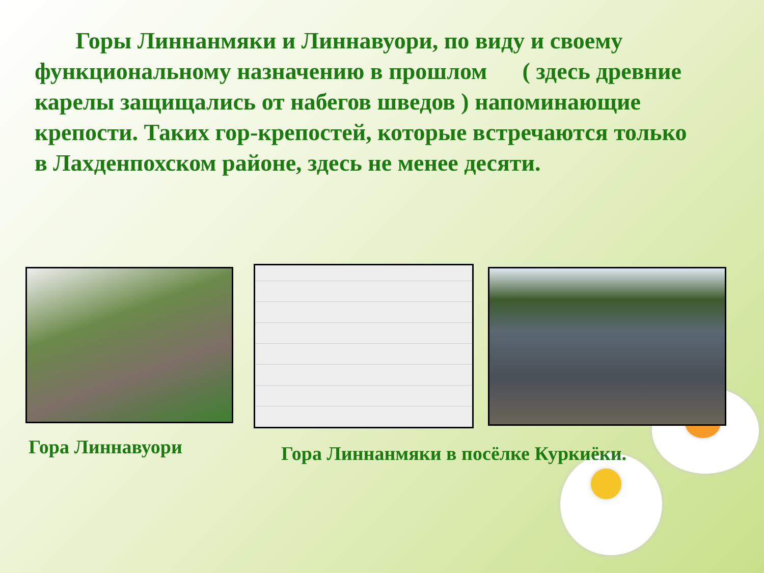Горы Линнанмяки и Линнавуори, по виду и своему функциональному назначению в прошлом ( здесь древние карелы защищались от набегов шведов ) напоминающие крепости. Таких гор-крепостей, которые встречаются только в Лахденпохском районе, здесь не менее десяти.
Гора Линнавуори
Гора Линнанмяки в посёлке Куркиёки.